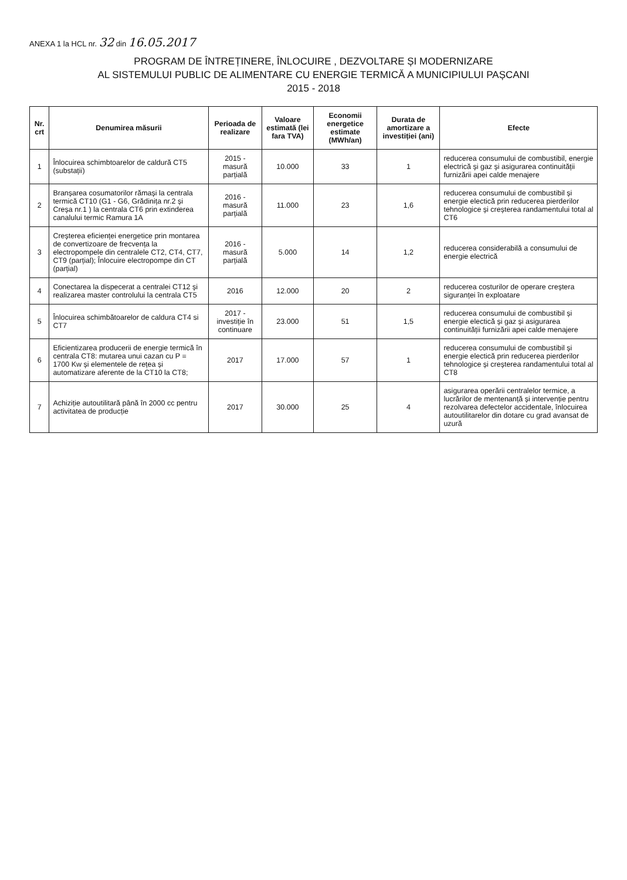ANEXA 1 la HCL nr. 32 din 16.05.2017
PROGRAM DE ÎNTREȚINERE, ÎNLOCUIRE , DEZVOLTARE ȘI MODERNIZARE
AL SISTEMULUI PUBLIC DE ALIMENTARE CU ENERGIE TERMICĂ A MUNICIPIULUI PAȘCANI
2015 - 2018
| Nr. crt | Denumirea măsurii | Perioada de realizare | Valoare estimată (lei fara TVA) | Economii energetice estimate (MWh/an) | Durata de amortizare a investiției (ani) | Efecte |
| --- | --- | --- | --- | --- | --- | --- |
| 1 | Înlocuirea schimbtoarelor de caldură CT5 (substații) | 2015 - masură parțială | 10.000 | 33 | 1 | reducerea consumului de combustibil, energie electrică și gaz și asigurarea continuității furnizării apei calde menajere |
| 2 | Branșarea cosumatorilor rămași la centrala termică CT10 (G1 - G6, Grădinița nr.2 și Creșa nr.1 ) la centrala CT6 prin extinderea canalului termic Ramura 1A | 2016 - masură parțială | 11.000 | 23 | 1,6 | reducerea consumului de combustibil și energie electică prin reducerea pierderilor tehnologice și creșterea randamentului total al CT6 |
| 3 | Creșterea eficienței energetice prin montarea de convertizoare de frecvența la electropompele din centralele CT2, CT4, CT7, CT9 (parțial); Înlocuire electropompe din CT (parțial) | 2016 - masură parțială | 5.000 | 14 | 1,2 | reducerea considerabilă a consumului de energie electrică |
| 4 | Conectarea la dispecerat a centralei CT12 și realizarea master controlului la centrala CT5 | 2016 | 12.000 | 20 | 2 | reducerea costurilor de operare creștera siguranței în exploatare |
| 5 | Înlocuirea schimbătoarelor de caldura CT4 si CT7 | 2017 - investiție în continuare | 23.000 | 51 | 1,5 | reducerea consumului de combustibil și energie electică și gaz și asigurarea continuității furnizării apei calde menajere |
| 6 | Eficientizarea producerii de energie termică în centrala CT8: mutarea unui cazan cu P = 1700 Kw și elementele de rețea și automatizare aferente de la CT10 la CT8; | 2017 | 17.000 | 57 | 1 | reducerea consumului de combustibil și energie electică prin reducerea pierderilor tehnologice și creșterea randamentului total al CT8 |
| 7 | Achiziție autoutilitară până în 2000 cc pentru activitatea de producție | 2017 | 30.000 | 25 | 4 | asigurarea operării centralelor termice, a lucrărilor de mentenanță și intervenție pentru rezolvarea defectelor accidentale, înlocuirea autoutilitarelor din dotare cu grad avansat de uzură |